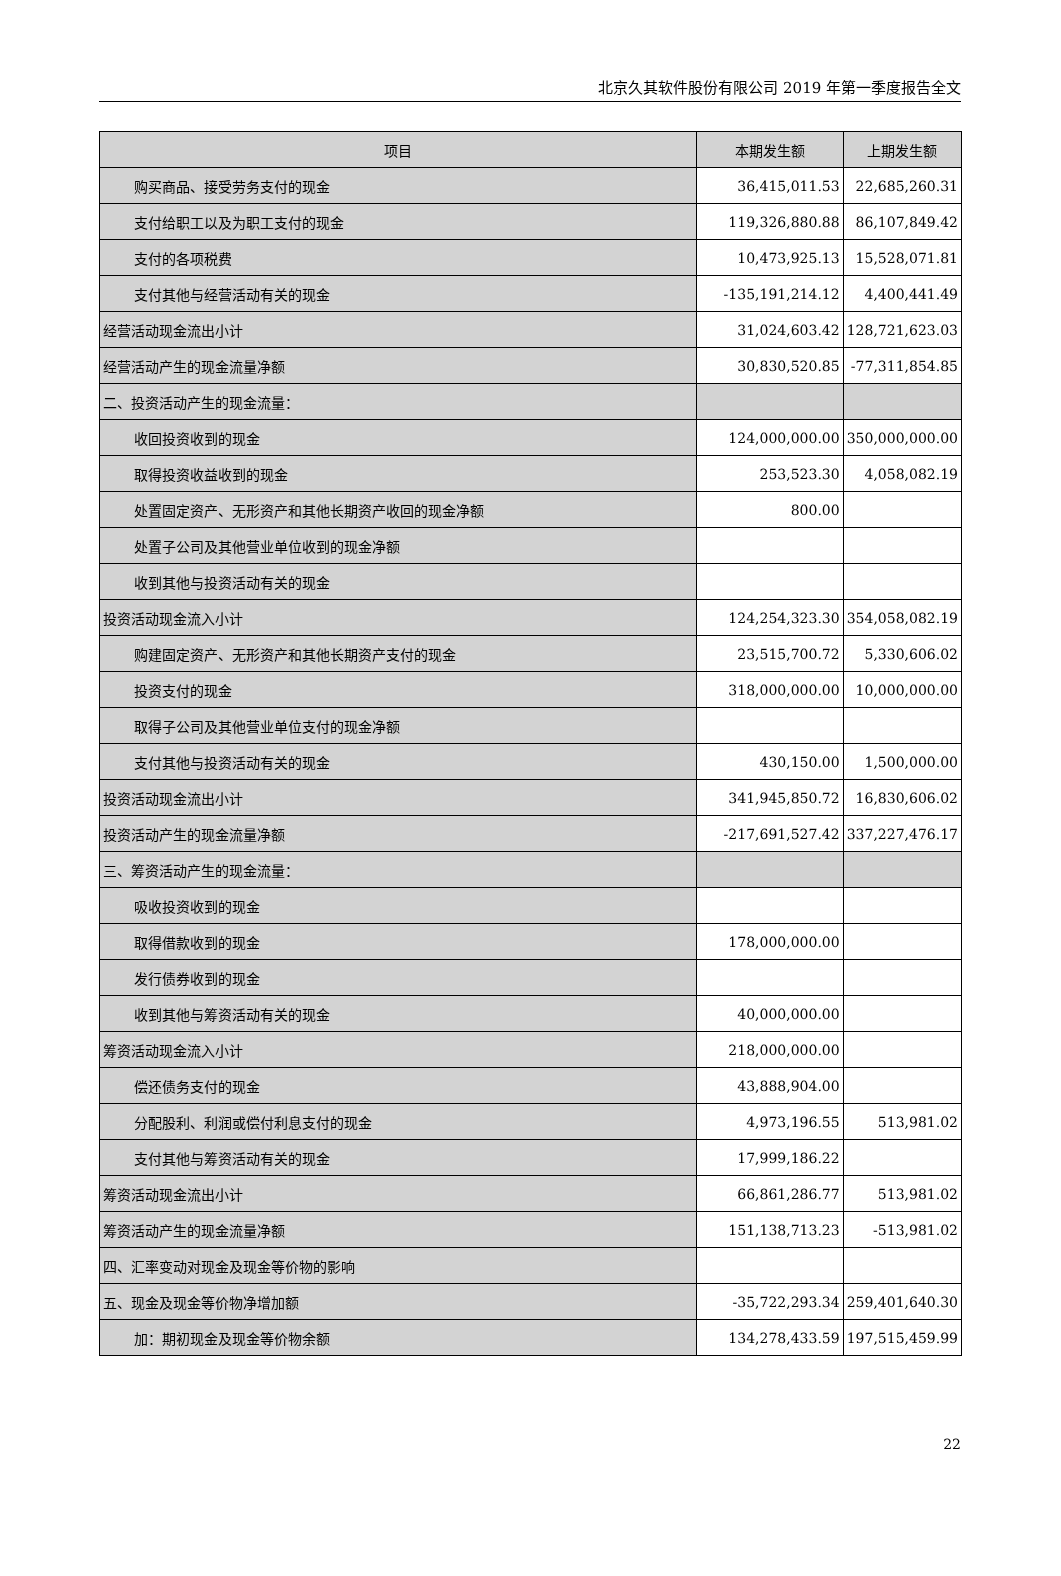北京久其软件股份有限公司 2019 年第一季度报告全文
| 项目 | 本期发生额 | 上期发生额 |
| --- | --- | --- |
| 购买商品、接受劳务支付的现金 | 36,415,011.53 | 22,685,260.31 |
| 支付给职工以及为职工支付的现金 | 119,326,880.88 | 86,107,849.42 |
| 支付的各项税费 | 10,473,925.13 | 15,528,071.81 |
| 支付其他与经营活动有关的现金 | -135,191,214.12 | 4,400,441.49 |
| 经营活动现金流出小计 | 31,024,603.42 | 128,721,623.03 |
| 经营活动产生的现金流量净额 | 30,830,520.85 | -77,311,854.85 |
| 二、投资活动产生的现金流量： | | |
| 收回投资收到的现金 | 124,000,000.00 | 350,000,000.00 |
| 取得投资收益收到的现金 | 253,523.30 | 4,058,082.19 |
| 处置固定资产、无形资产和其他长期资产收回的现金净额 | 800.00 | |
| 处置子公司及其他营业单位收到的现金净额 | | |
| 收到其他与投资活动有关的现金 | | |
| 投资活动现金流入小计 | 124,254,323.30 | 354,058,082.19 |
| 购建固定资产、无形资产和其他长期资产支付的现金 | 23,515,700.72 | 5,330,606.02 |
| 投资支付的现金 | 318,000,000.00 | 10,000,000.00 |
| 取得子公司及其他营业单位支付的现金净额 | | |
| 支付其他与投资活动有关的现金 | 430,150.00 | 1,500,000.00 |
| 投资活动现金流出小计 | 341,945,850.72 | 16,830,606.02 |
| 投资活动产生的现金流量净额 | -217,691,527.42 | 337,227,476.17 |
| 三、筹资活动产生的现金流量： | | |
| 吸收投资收到的现金 | | |
| 取得借款收到的现金 | 178,000,000.00 | |
| 发行债券收到的现金 | | |
| 收到其他与筹资活动有关的现金 | 40,000,000.00 | |
| 筹资活动现金流入小计 | 218,000,000.00 | |
| 偿还债务支付的现金 | 43,888,904.00 | |
| 分配股利、利润或偿付利息支付的现金 | 4,973,196.55 | 513,981.02 |
| 支付其他与筹资活动有关的现金 | 17,999,186.22 | |
| 筹资活动现金流出小计 | 66,861,286.77 | 513,981.02 |
| 筹资活动产生的现金流量净额 | 151,138,713.23 | -513,981.02 |
| 四、汇率变动对现金及现金等价物的影响 | | |
| 五、现金及现金等价物净增加额 | -35,722,293.34 | 259,401,640.30 |
| 加：期初现金及现金等价物余额 | 134,278,433.59 | 197,515,459.99 |
22